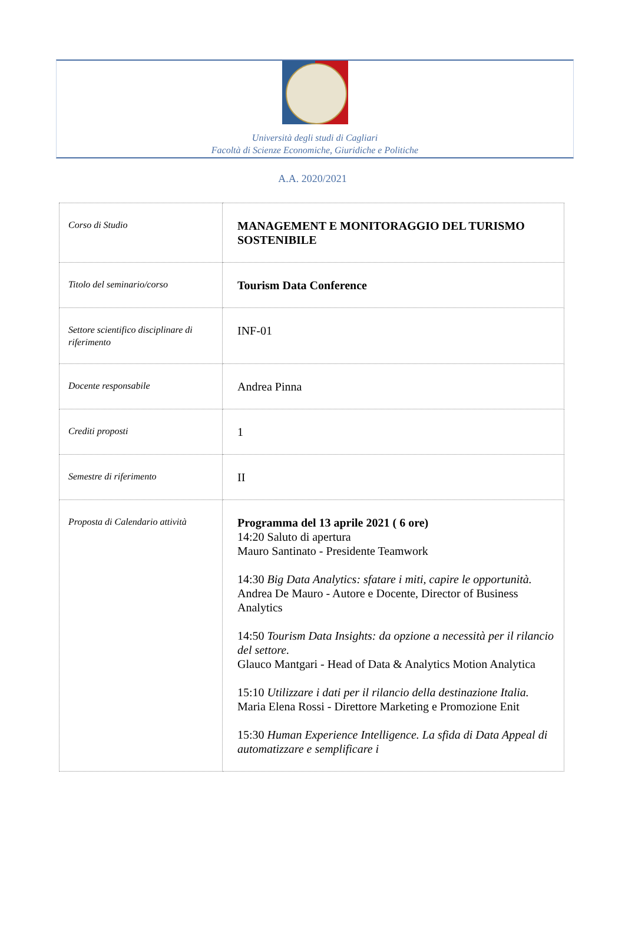Università degli studi di Cagliari
Facoltà di Scienze Economiche, Giuridiche e Politiche
A.A. 2020/2021
| Corso di Studio | MANAGEMENT E MONITORAGGIO DEL TURISMO SOSTENIBILE |
| Titolo del seminario/corso | Tourism Data Conference |
| Settore scientifico disciplinare di riferimento | INF-01 |
| Docente responsabile | Andrea Pinna |
| Crediti proposti | 1 |
| Semestre di riferimento | II |
| Proposta di Calendario attività | Programma del 13 aprile 2021 ( 6 ore) 14:20 Saluto di apertura Mauro Santinato - Presidente Teamwork 14:30 Big Data Analytics: sfatare i miti, capire le opportunità. Andrea De Mauro - Autore e Docente, Director of Business Analytics 14:50 Tourism Data Insights: da opzione a necessità per il rilancio del settore. Glauco Mantgari - Head of Data & Analytics Motion Analytica 15:10 Utilizzare i dati per il rilancio della destinazione Italia. Maria Elena Rossi - Direttore Marketing e Promozione Enit 15:30 Human Experience Intelligence. La sfida di Data Appeal di automatizzare e semplificare i |